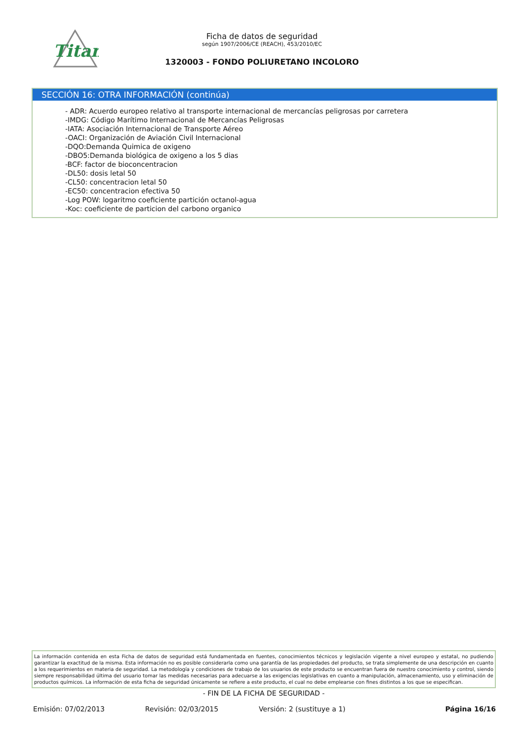Titan
Ficha de datos de seguridad
según 1907/2006/CE (REACH), 453/2010/EC
1320003 - FONDO POLIURETANO INCOLORO
SECCIÓN 16: OTRA INFORMACIÓN (continúa)
- ADR: Acuerdo europeo relativo al transporte internacional de mercancías peligrosas por carretera
-IMDG: Código Marítimo Internacional de Mercancías Peligrosas
-IATA: Asociación Internacional de Transporte Aéreo
-OACI: Organización de Aviación Civil Internacional
-DQO:Demanda Quimica de oxigeno
-DBO5:Demanda biológica de oxigeno a los 5 dias
-BCF: factor de bioconcentracion
-DL50: dosis letal 50
-CL50: concentracion letal 50
-EC50: concentracion efectiva 50
-Log POW: logaritmo coeficiente partición octanol-agua
-Koc: coeficiente de particion del carbono organico
La información contenida en esta Ficha de datos de seguridad está fundamentada en fuentes, conocimientos técnicos y legislación vigente a nivel europeo y estatal, no pudiendo garantizar la exactitud de la misma. Esta información no es posible considerarla como una garantía de las propiedades del producto, se trata simplemente de una descripción en cuanto a los requerimientos en materia de seguridad. La metodología y condiciones de trabajo de los usuarios de este producto se encuentran fuera de nuestro conocimiento y control, siendo siempre responsabilidad última del usuario tomar las medidas necesarias para adecuarse a las exigencias legislativas en cuanto a manipulación, almacenamiento, uso y eliminación de productos químicos. La información de esta ficha de seguridad únicamente se refiere a este producto, el cual no debe emplearse con fines distintos a los que se especifican.
- FIN DE LA FICHA DE SEGURIDAD -
Emisión: 07/02/2013 Revisión: 02/03/2015 Versión: 2 (sustituye a 1) Página 16/16